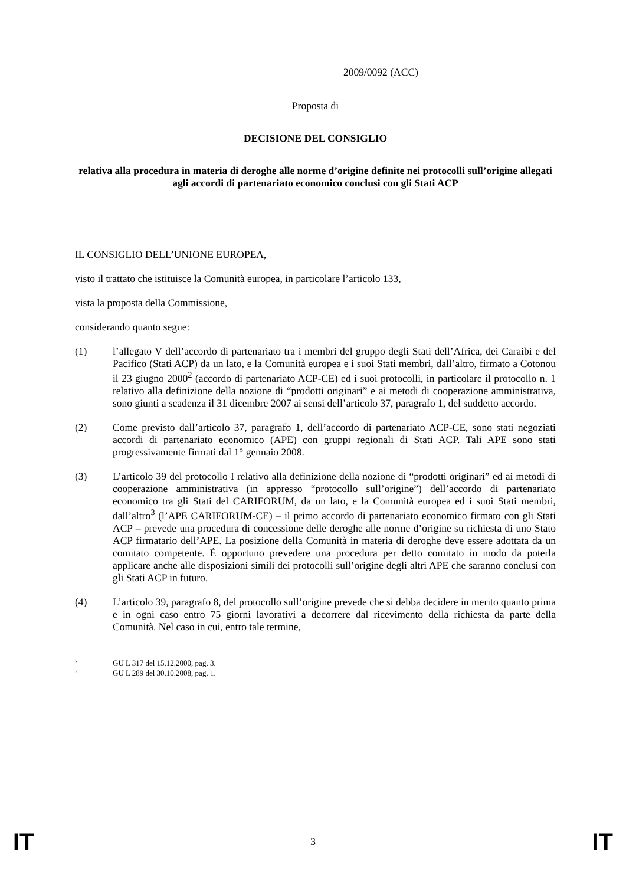2009/0092 (ACC)
Proposta di
DECISIONE DEL CONSIGLIO
relativa alla procedura in materia di deroghe alle norme d’origine definite nei protocolli sull’origine allegati agli accordi di partenariato economico conclusi con gli Stati ACP
IL CONSIGLIO DELL’UNIONE EUROPEA,
visto il trattato che istituisce la Comunità europea, in particolare l’articolo 133,
vista la proposta della Commissione,
considerando quanto segue:
(1) l’allegato V dell’accordo di partenariato tra i membri del gruppo degli Stati dell’Africa, dei Caraibi e del Pacifico (Stati ACP) da un lato, e la Comunità europea e i suoi Stati membri, dall’altro, firmato a Cotonou il 23 giugno 2000<sup>2</sup> (accordo di partenariato ACP-CE) ed i suoi protocolli, in particolare il protocollo n. 1 relativo alla definizione della nozione di “prodotti originari” e ai metodi di cooperazione amministrativa, sono giunti a scadenza il 31 dicembre 2007 ai sensi dell’articolo 37, paragrafo 1, del suddetto accordo.
(2) Come previsto dall’articolo 37, paragrafo 1, dell’accordo di partenariato ACP-CE, sono stati negoziati accordi di partenariato economico (APE) con gruppi regionali di Stati ACP. Tali APE sono stati progressivamente firmati dal 1° gennaio 2008.
(3) L’articolo 39 del protocollo I relativo alla definizione della nozione di “prodotti originari” ed ai metodi di cooperazione amministrativa (in appresso “protocollo sull’origine”) dell’accordo di partenariato economico tra gli Stati del CARIFORUM, da un lato, e la Comunità europea ed i suoi Stati membri, dall’altro<sup>3</sup> (l’APE CARIFORUM-CE) – il primo accordo di partenariato economico firmato con gli Stati ACP – prevede una procedura di concessione delle deroghe alle norme d’origine su richiesta di uno Stato ACP firmatario dell’APE. La posizione della Comunità in materia di deroghe deve essere adottata da un comitato competente. È opportuno prevedere una procedura per detto comitato in modo da poterla applicare anche alle disposizioni simili dei protocolli sull’origine degli altri APE che saranno conclusi con gli Stati ACP in futuro.
(4) L’articolo 39, paragrafo 8, del protocollo sull’origine prevede che si debba decidere in merito quanto prima e in ogni caso entro 75 giorni lavorativi a decorrere dal ricevimento della richiesta da parte della Comunità. Nel caso in cui, entro tale termine,
2 GU L 317 del 15.12.2000, pag. 3.
3 GU L 289 del 30.10.2008, pag. 1.
IT 3 IT